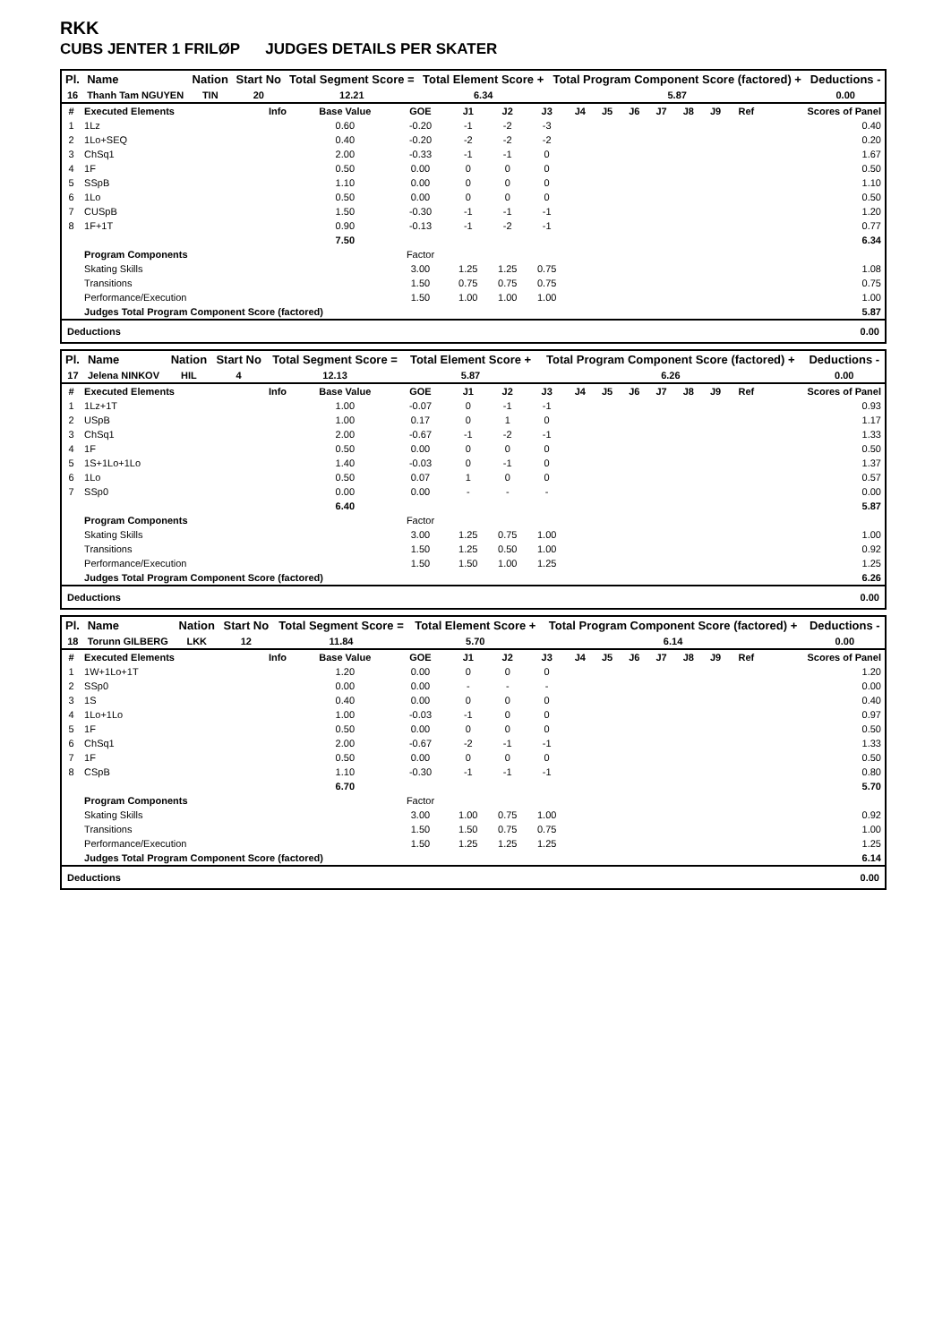RKK
CUBS JENTER 1 FRILØP JUDGES DETAILS PER SKATER
| Pl. | Name | Nation | Start No | Total Segment Score = | Total Element Score + | Total Program Component Score (factored) + | Deductions - |
| --- | --- | --- | --- | --- | --- | --- | --- |
| 16 | Thanh Tam NGUYEN | TIN | 20 | 12.21 | 6.34 | 5.87 | 0.00 |
| # | Executed Elements | Info | Base Value | GOE | J1 | J2 | J3 | J4 | J5 | J6 | J7 | J8 | J9 | Ref | Scores of Panel |
| 1 | 1Lz | | 0.60 | -0.20 | -1 | -2 | -3 | | | | | | | | 0.40 |
| 2 | 1Lo+SEQ | | 0.40 | -0.20 | -2 | -2 | -2 | | | | | | | | 0.20 |
| 3 | ChSq1 | | 2.00 | -0.33 | -1 | -1 | 0 | | | | | | | | 1.67 |
| 4 | 1F | | 0.50 | 0.00 | 0 | 0 | 0 | | | | | | | | 0.50 |
| 5 | SSpB | | 1.10 | 0.00 | 0 | 0 | 0 | | | | | | | | 1.10 |
| 6 | 1Lo | | 0.50 | 0.00 | 0 | 0 | 0 | | | | | | | | 0.50 |
| 7 | CUSpB | | 1.50 | -0.30 | -1 | -1 | -1 | | | | | | | | 1.20 |
| 8 | 1F+1T | | 0.90 | -0.13 | -1 | -2 | -1 | | | | | | | | 0.77 |
| | | | 7.50 | | | | | | | | | | | | 6.34 |
| | Program Components | | | Factor | | | | | | | | | | | |
| | Skating Skills | | | 3.00 | 1.25 | 1.25 | 0.75 | | | | | | | | 1.08 |
| | Transitions | | | 1.50 | 0.75 | 0.75 | 0.75 | | | | | | | | 0.75 |
| | Performance/Execution | | | 1.50 | 1.00 | 1.00 | 1.00 | | | | | | | | 1.00 |
| | Judges Total Program Component Score (factored) | | | | | | | | | | | | | | 5.87 |
Deductions 0.00
| Pl. | Name | Nation | Start No | Total Segment Score = | Total Element Score + | Total Program Component Score (factored) + | Deductions - |
| --- | --- | --- | --- | --- | --- | --- | --- |
| 17 | Jelena NINKOV | HIL | 4 | 12.13 | 5.87 | 6.26 | 0.00 |
| # | Executed Elements | Info | Base Value | GOE | J1 | J2 | J3 | J4 | J5 | J6 | J7 | J8 | J9 | Ref | Scores of Panel |
| 1 | 1Lz+1T | | 1.00 | -0.07 | 0 | -1 | -1 | | | | | | | | 0.93 |
| 2 | USpB | | 1.00 | 0.17 | 0 | 1 | 0 | | | | | | | | 1.17 |
| 3 | ChSq1 | | 2.00 | -0.67 | -1 | -2 | -1 | | | | | | | | 1.33 |
| 4 | 1F | | 0.50 | 0.00 | 0 | 0 | 0 | | | | | | | | 0.50 |
| 5 | 1S+1Lo+1Lo | | 1.40 | -0.03 | 0 | -1 | 0 | | | | | | | | 1.37 |
| 6 | 1Lo | | 0.50 | 0.07 | 1 | 0 | 0 | | | | | | | | 0.57 |
| 7 | SSp0 | | 0.00 | 0.00 | - | - | - | | | | | | | | 0.00 |
| | | | 6.40 | | | | | | | | | | | | 5.87 |
| | Program Components | | | Factor | | | | | | | | | | | |
| | Skating Skills | | | 3.00 | 1.25 | 0.75 | 1.00 | | | | | | | | 1.00 |
| | Transitions | | | 1.50 | 1.25 | 0.50 | 1.00 | | | | | | | | 0.92 |
| | Performance/Execution | | | 1.50 | 1.50 | 1.00 | 1.25 | | | | | | | | 1.25 |
| | Judges Total Program Component Score (factored) | | | | | | | | | | | | | | 6.26 |
Deductions 0.00
| Pl. | Name | Nation | Start No | Total Segment Score = | Total Element Score + | Total Program Component Score (factored) + | Deductions - |
| --- | --- | --- | --- | --- | --- | --- | --- |
| 18 | Torunn GILBERG | LKK | 12 | 11.84 | 5.70 | 6.14 | 0.00 |
| # | Executed Elements | Info | Base Value | GOE | J1 | J2 | J3 | J4 | J5 | J6 | J7 | J8 | J9 | Ref | Scores of Panel |
| 1 | 1W+1Lo+1T | | 1.20 | 0.00 | 0 | 0 | 0 | | | | | | | | 1.20 |
| 2 | SSp0 | | 0.00 | 0.00 | - | - | - | | | | | | | | 0.00 |
| 3 | 1S | | 0.40 | 0.00 | 0 | 0 | 0 | | | | | | | | 0.40 |
| 4 | 1Lo+1Lo | | 1.00 | -0.03 | -1 | 0 | 0 | | | | | | | | 0.97 |
| 5 | 1F | | 0.50 | 0.00 | 0 | 0 | 0 | | | | | | | | 0.50 |
| 6 | ChSq1 | | 2.00 | -0.67 | -2 | -1 | -1 | | | | | | | | 1.33 |
| 7 | 1F | | 0.50 | 0.00 | 0 | 0 | 0 | | | | | | | | 0.50 |
| 8 | CSpB | | 1.10 | -0.30 | -1 | -1 | -1 | | | | | | | | 0.80 |
| | | | 6.70 | | | | | | | | | | | | 5.70 |
| | Program Components | | | Factor | | | | | | | | | | | |
| | Skating Skills | | | 3.00 | 1.00 | 0.75 | 1.00 | | | | | | | | 0.92 |
| | Transitions | | | 1.50 | 1.50 | 0.75 | 0.75 | | | | | | | | 1.00 |
| | Performance/Execution | | | 1.50 | 1.25 | 1.25 | 1.25 | | | | | | | | 1.25 |
| | Judges Total Program Component Score (factored) | | | | | | | | | | | | | | 6.14 |
Deductions 0.00